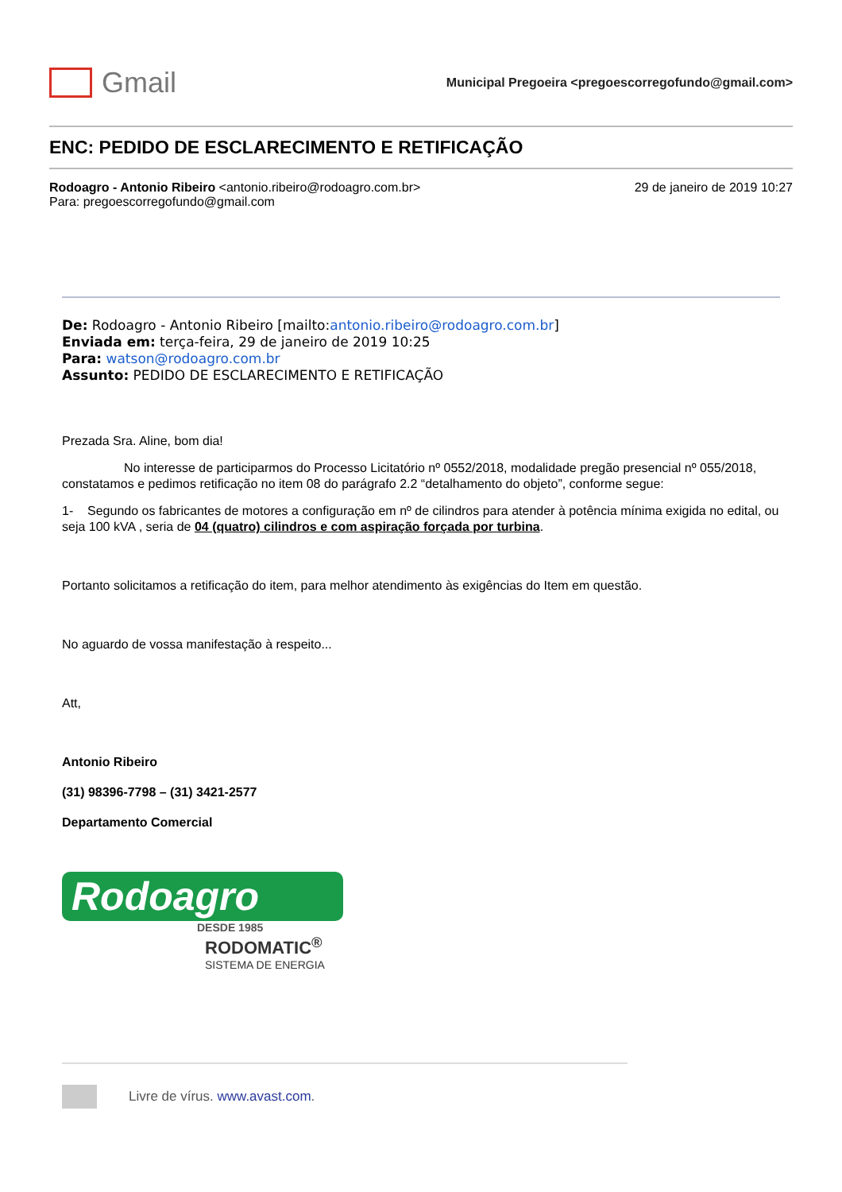Gmail
Municipal Pregoeira <pregoescorregofundo@gmail.com>
ENC: PEDIDO DE ESCLARECIMENTO E RETIFICAÇÃO
Rodoagro - Antonio Ribeiro <antonio.ribeiro@rodoagro.com.br>
Para: pregoescorregofundo@gmail.com
29 de janeiro de 2019 10:27
De: Rodoagro - Antonio Ribeiro [mailto:antonio.ribeiro@rodoagro.com.br]
Enviada em: terça-feira, 29 de janeiro de 2019 10:25
Para: watson@rodoagro.com.br
Assunto: PEDIDO DE ESCLARECIMENTO E RETIFICAÇÃO
Prezada Sra. Aline, bom dia!
No interesse de participarmos do Processo Licitatório nº 0552/2018, modalidade pregão presencial nº 055/2018, constatamos e pedimos retificação no item 08 do parágrafo 2.2 “detalhamento do objeto”, conforme segue:
1- Segundo os fabricantes de motores a configuração em nº de cilindros para atender à potência mínima exigida no edital, ou seja 100 kVA , seria de 04 (quatro) cilindros e com aspiração forçada por turbina.
Portanto solicitamos a retificação do item, para melhor atendimento às exigências do Item em questão.
No aguardo de vossa manifestação à respeito...
Att,
Antonio Ribeiro
(31) 98396-7798 – (31) 3421-2577
Departamento Comercial
Rodoagro
DESDE 1985
RODOMATIC<sup>®</sup>
SISTEMA DE ENERGIA
Livre de vírus. www.avast.com.